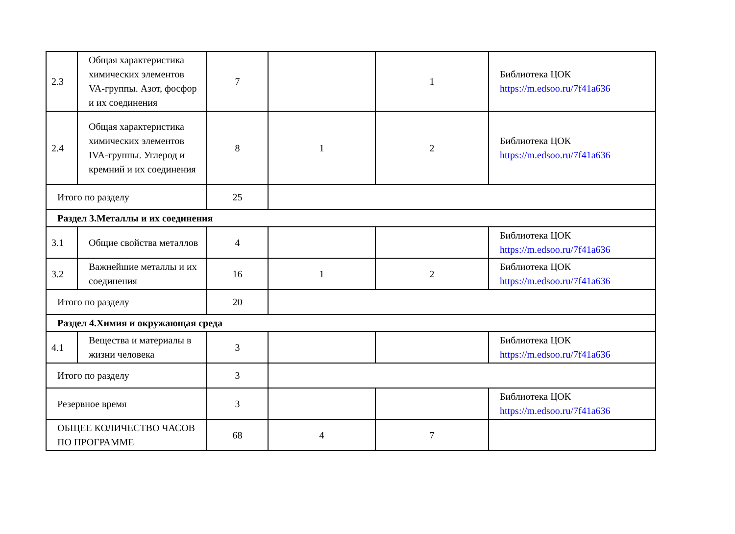| 2.3 | Общая характеристика химических элементов VA-группы. Азот, фосфор и их соединения | 7 | | 1 | Библиотека ЦОК https://m.edsoo.ru/7f41a636 |
| 2.4 | Общая характеристика химических элементов IVA-группы. Углерод и кремний и их соединения | 8 | 1 | 2 | Библиотека ЦОК https://m.edsoo.ru/7f41a636 |
| Итого по разделу | | 25 | | | |
| Раздел 3.Металлы и их соединения | | | | | |
| 3.1 | Общие свойства металлов | 4 | | | Библиотека ЦОК https://m.edsoo.ru/7f41a636 |
| 3.2 | Важнейшие металлы и их соединения | 16 | 1 | 2 | Библиотека ЦОК https://m.edsoo.ru/7f41a636 |
| Итого по разделу | | 20 | | | |
| Раздел 4.Химия и окружающая среда | | | | | |
| 4.1 | Вещества и материалы в жизни человека | 3 | | | Библиотека ЦОК https://m.edsoo.ru/7f41a636 |
| Итого по разделу | | 3 | | | |
| Резервное время | | 3 | | | Библиотека ЦОК https://m.edsoo.ru/7f41a636 |
| ОБЩЕЕ КОЛИЧЕСТВО ЧАСОВ ПО ПРОГРАММЕ | | 68 | 4 | 7 | |